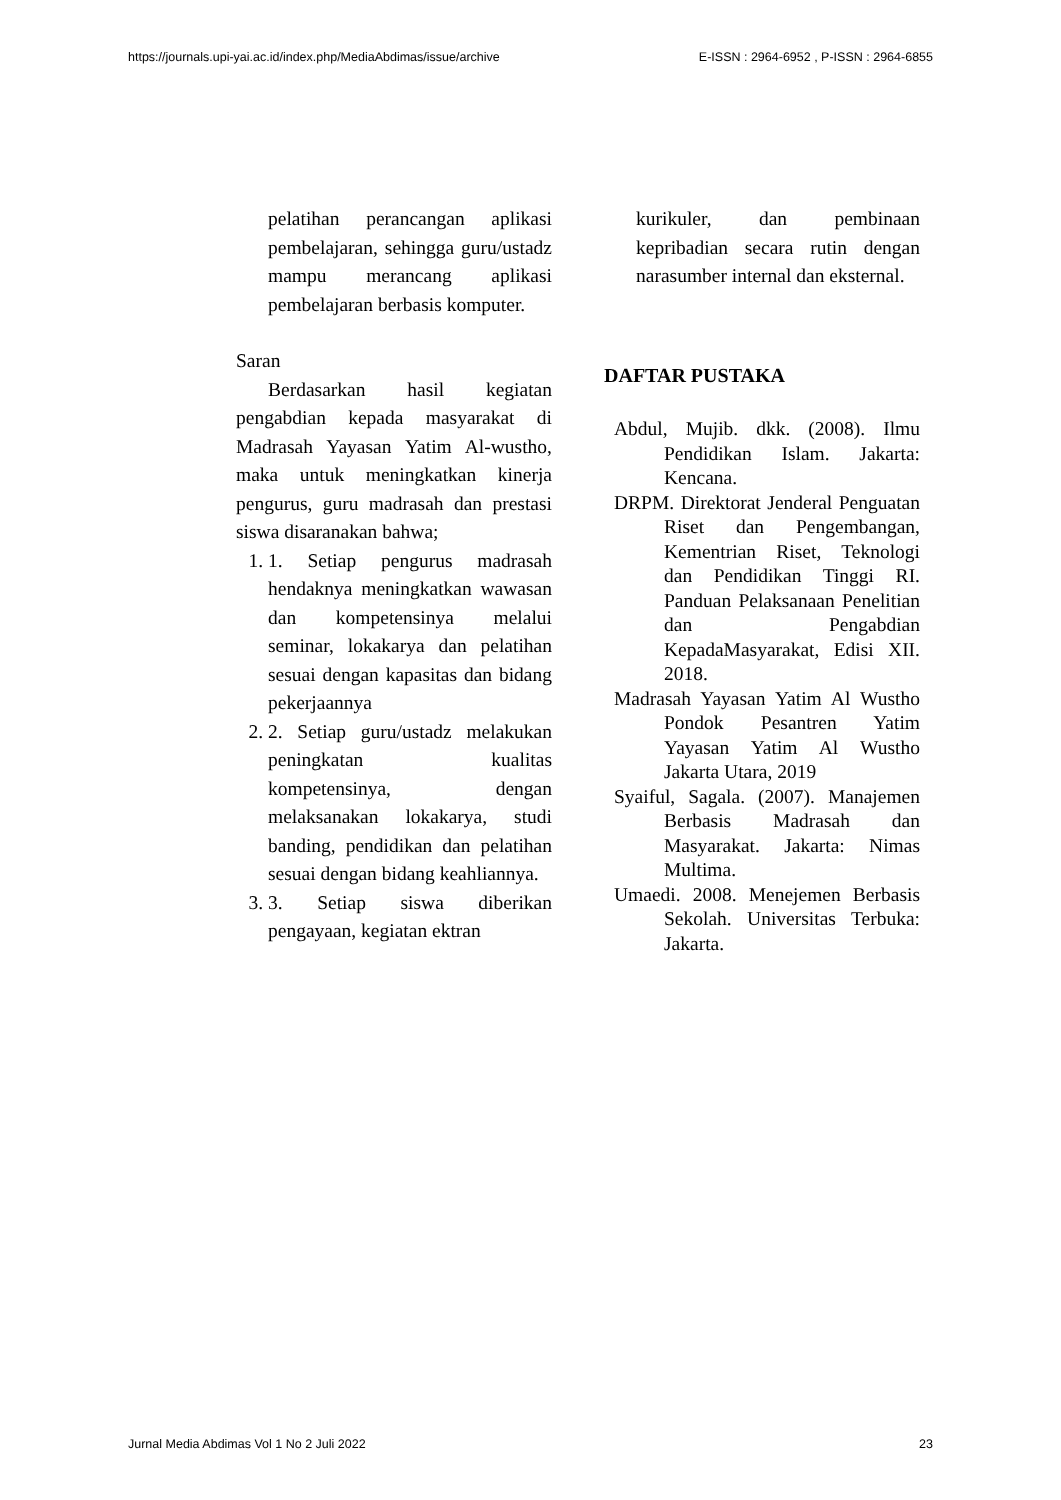https://journals.upi-yai.ac.id/index.php/MediaAbdimas/issue/archive E-ISSN : 2964-6952 , P-ISSN : 2964-6855
pelatihan perancangan aplikasi pembelajaran, sehingga guru/ustadz mampu merancang aplikasi pembelajaran berbasis komputer.
Saran
Berdasarkan hasil kegiatan pengabdian kepada masyarakat di Madrasah Yayasan Yatim Al-wustho, maka untuk meningkatkan kinerja pengurus, guru madrasah dan prestasi siswa disaranakan bahwa;
1. 1. Setiap pengurus madrasah hendaknya meningkatkan wawasan dan kompetensinya melalui seminar, lokakarya dan pelatihan sesuai dengan kapasitas dan bidang pekerjaannya
2. 2. Setiap guru/ustadz melakukan peningkatan kualitas kompetensinya, dengan melaksanakan lokakarya, studi banding, pendidikan dan pelatihan sesuai dengan bidang keahliannya.
3. 3. Setiap siswa diberikan pengayaan, kegiatan ektran
kurikuler, dan pembinaan kepribadian secara rutin dengan narasumber internal dan eksternal.
DAFTAR PUSTAKA
Abdul, Mujib. dkk. (2008). Ilmu Pendidikan Islam. Jakarta: Kencana.
DRPM. Direktorat Jenderal Penguatan Riset dan Pengembangan, Kementrian Riset, Teknologi dan Pendidikan Tinggi RI. Panduan Pelaksanaan Penelitian dan Pengabdian KepadaMasyarakat, Edisi XII. 2018.
Madrasah Yayasan Yatim Al Wustho Pondok Pesantren Yatim Yayasan Yatim Al Wustho Jakarta Utara, 2019
Syaiful, Sagala. (2007). Manajemen Berbasis Madrasah dan Masyarakat. Jakarta: Nimas Multima.
Umaedi. 2008. Menejemen Berbasis Sekolah. Universitas Terbuka: Jakarta.
Jurnal Media Abdimas Vol 1 No 2 Juli 2022 23